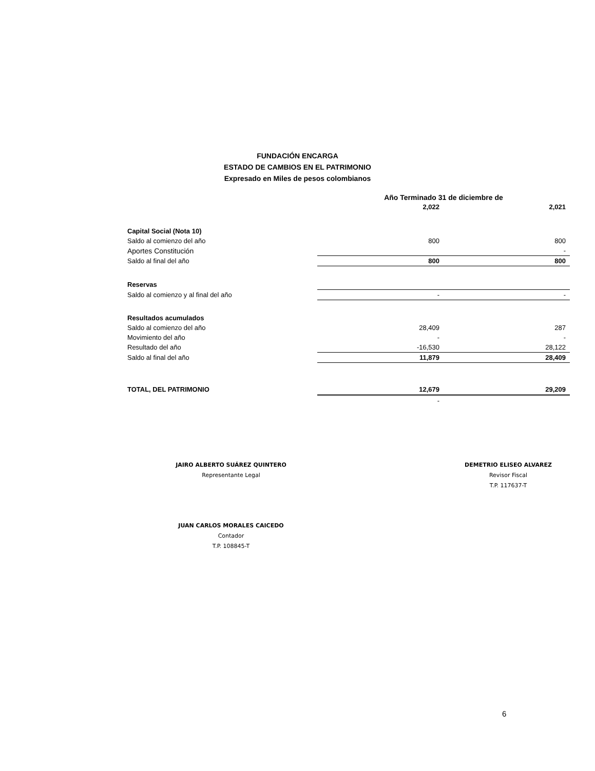FUNDACIÓN ENCARGA
ESTADO DE CAMBIOS EN EL PATRIMONIO
Expresado en Miles de pesos colombianos
| | Año Terminado 31 de diciembre de | |
| | 2,022 | 2,021 |
| Capital Social (Nota 10) | | |
| Saldo al comienzo del año | 800 | 800 |
| Aportes Constitución | | - |
| Saldo al final del año | 800 | 800 |
| Reservas | | |
| Saldo al comienzo y al final del año | - | - |
| Resultados acumulados | | |
| Saldo al comienzo del año | 28,409 | 287 |
| Movimiento del año | - | - |
| Resultado del año | -16,530 | 28,122 |
| Saldo al final del año | 11,879 | 28,409 |
| TOTAL, DEL PATRIMONIO | 12,679 | 29,209 |
| | - | |
JAIRO ALBERTO SUÁREZ QUINTERO
Representante Legal
JUAN CARLOS MORALES CAICEDO
Contador
T.P. 108845-T
DEMETRIO ELISEO ALVAREZ
Revisor Fiscal
T.P. 117637-T
6